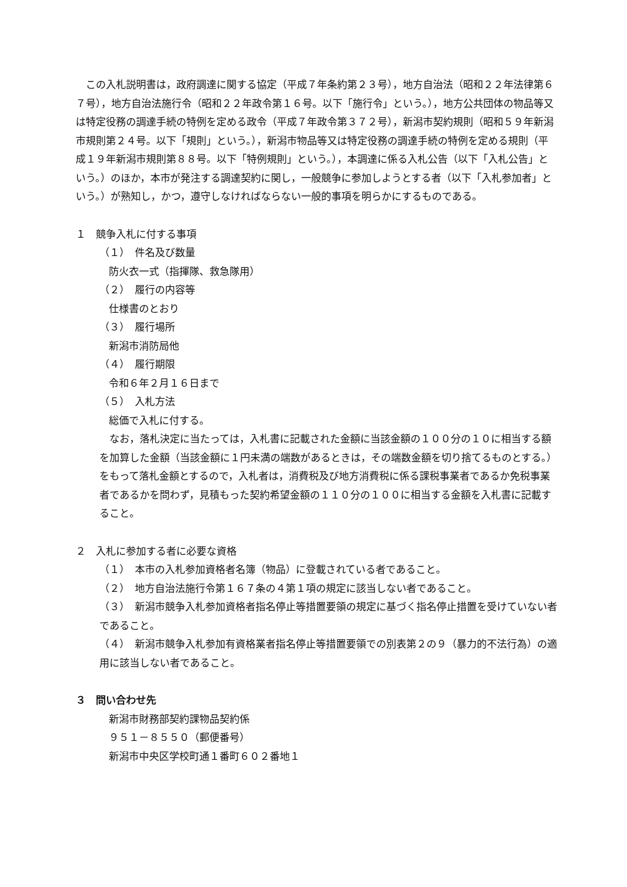この入札説明書は，政府調達に関する協定（平成７年条約第２３号），地方自治法（昭和２２年法律第６７号），地方自治法施行令（昭和２２年政令第１６号。以下「施行令」という。），地方公共団体の物品等又は特定役務の調達手続の特例を定める政令（平成７年政令第３７２号），新潟市契約規則（昭和５９年新潟市規則第２４号。以下「規則」という。），新潟市物品等又は特定役務の調達手続の特例を定める規則（平成１９年新潟市規則第８８号。以下「特例規則」という。），本調達に係る入札公告（以下「入札公告」という。）のほか，本市が発注する調達契約に関し，一般競争に参加しようとする者（以下「入札参加者」という。）が熟知し，かつ，遵守しなければならない一般的事項を明らかにするものである。
１　競争入札に付する事項
（１）　件名及び数量
防火衣一式（指揮隊、救急隊用）
（２）　履行の内容等
仕様書のとおり
（３）　履行場所
新潟市消防局他
（４）　履行期限
令和６年２月１６日まで
（５）　入札方法
総価で入札に付する。
なお，落札決定に当たっては，入札書に記載された金額に当該金額の１００分の１０に相当する額を加算した金額（当該金額に１円未満の端数があるときは，その端数金額を切り捨てるものとする。）をもって落札金額とするので，入札者は，消費税及び地方消費税に係る課税事業者であるか免税事業者であるかを問わず，見積もった契約希望金額の１１０分の１００に相当する金額を入札書に記載すること。
２　入札に参加する者に必要な資格
（１）　本市の入札参加資格者名簿（物品）に登載されている者であること。
（２）　地方自治法施行令第１６７条の４第１項の規定に該当しない者であること。
（３）　新潟市競争入札参加資格者指名停止等措置要領の規定に基づく指名停止措置を受けていない者であること。
（４）　新潟市競争入札参加有資格業者指名停止等措置要領での別表第２の９（暴力的不法行為）の適用に該当しない者であること。
３　問い合わせ先
新潟市財務部契約課物品契約係
９５１－８５５０（郵便番号）
新潟市中央区学校町通１番町６０２番地１